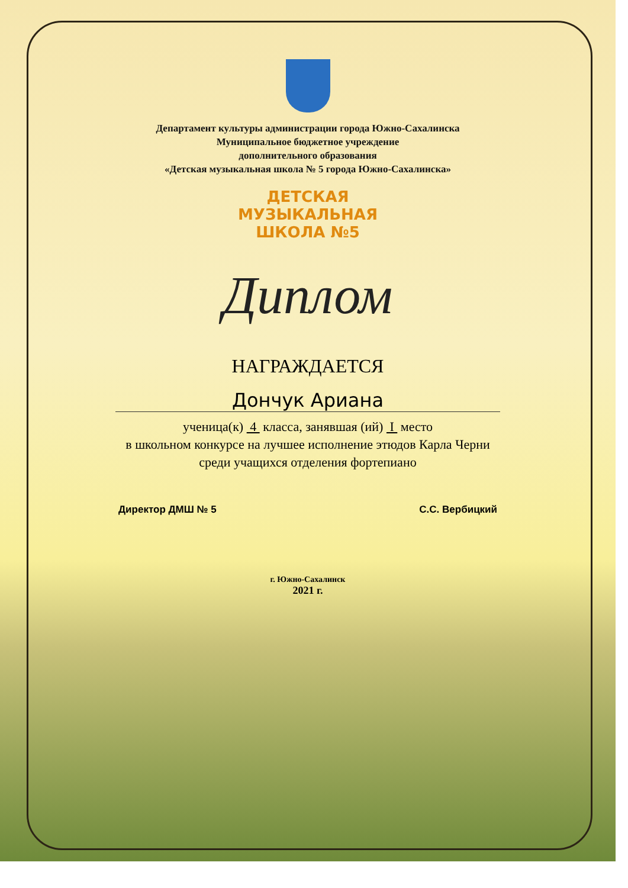Департамент культуры администрации города Южно-Сахалинска
Муниципальное бюджетное учреждение
дополнительного образования
«Детская музыкальная школа № 5 города Южно-Сахалинска»
ДЕТСКАЯ
МУЗЫКАЛЬНАЯ
ШКОЛА №5
Диплом
НАГРАЖДАЕТСЯ
Дончук Ариана
ученица(к) 4 класса, занявшая (ий) I место
в школьном конкурсе на лучшее исполнение этюдов Карла Черни
среди учащихся отделения фортепиано
Директор ДМШ № 5 С.С. Вербицкий
г. Южно-Сахалинск
2021 г.